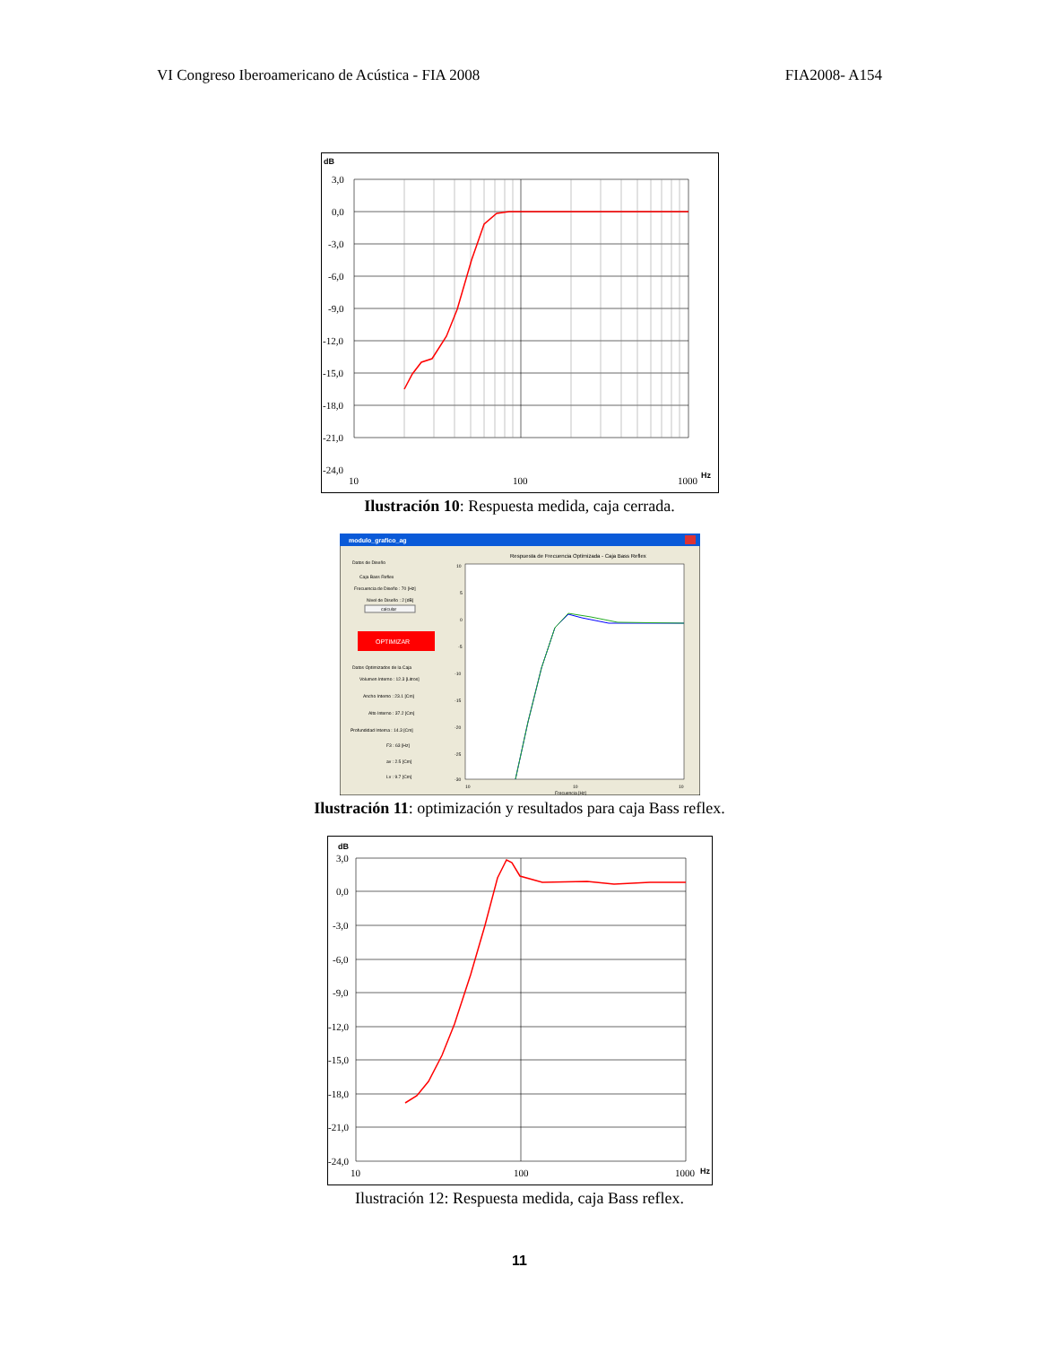VI Congreso Iberoamericano de Acústica - FIA 2008 FIA2008- A154
dB
3,0
0,0
-3,0
-6,0
-9,0
-12,0
-15,0
-18,0
-21,0
-24,0
10
100
1000
Hz
Ilustración 10: Respuesta medida, caja cerrada.
modulo_grafico_ag
Datos de Diseño
Caja Bass Reflex
Frecuencia de Diseño : 70 [Hz]
Nivel de Diseño : 2 [dB]
calcular
OPTIMIZAR
Datos Optimizados de la Caja
Volumen Interno : 12.3 [Litros]
Ancho Interno : 23.1 [Cm]
Alto Interno : 37.2 [Cm]
Profundidad Interna : 14.3 [Cm]
F3 : 63 [Hz]
av : 2.5 [Cm]
Lv : 9.7 [Cm]
Respuesta de Frecuencia Optimizada - Caja Bass Reflex
10
5
0
-5
-10
-15
-20
-25
-30
10
10
10
Frecuencia [Hz]
Ilustración 11: optimización y resultados para caja Bass reflex.
dB
3,0
0,0
-3,0
-6,0
-9,0
-12,0
-15,0
-18,0
-21,0
-24,0
10
100
1000
Hz
Ilustración 12: Respuesta medida, caja Bass reflex.
11